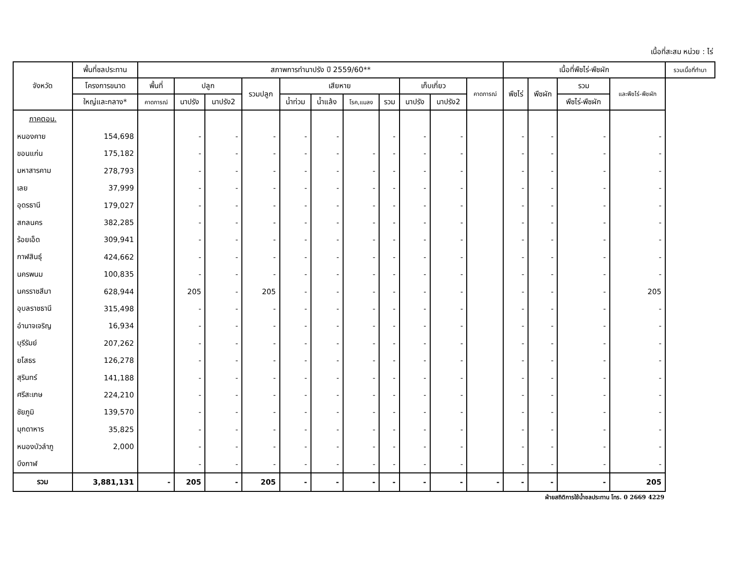เนื้อที่สะสม หน่วย : ไร่
| จังหวัด | พื้นที่ชลประทาน | สภาพการทำนาปรัง ปี 2559/60** | | | | | | | | | | | เนื้อที่พืชไร่-พืชผัก | | | | รวมเนื้อที่ทำนา |
| --- | --- | --- | --- | --- | --- | --- | --- | --- | --- | --- | --- | --- | --- | --- | --- | --- | --- |
| | โครงการขนาด | พื้นที่ | ปลูก | | รวมปลูก | เสียหาย | | | | เก็บเกี่ยว | | คาดการณ์ | พืชไร่ | พืชผัก | รวม | และพืชไร่-พืชผัก | |
| | ใหญ่และกลาง* | คาดการณ์ | นาปรัง | นาปรัง2 | | น้ำท่วม | น้ำแล้ง | โรค,แมลง | รวม | นาปรัง | นาปรัง2 | | | | พืชไร่-พืชผัก | | |
| ภาคตอน. | | | | | | | | | | | | | | | | | |
| หนองคาย | 154,698 | | - | - | - | - | - | | - | - | - | | - | - | - | - | |
| ขอนแก่น | 175,182 | | - | - | - | - | - | - | - | - | - | | - | - | - | - | |
| มหาสารคาม | 278,793 | | - | - | - | - | - | - | - | - | - | | - | - | - | - | |
| เลย | 37,999 | | - | - | - | - | - | - | - | - | - | | - | - | - | - | |
| อุดรธานี | 179,027 | | - | - | - | - | - | - | - | - | - | | - | - | - | - | |
| สกลนคร | 382,285 | | - | - | - | - | - | - | - | - | - | | - | - | - | - | |
| ร้อยเอ็ด | 309,941 | | - | - | - | - | - | - | - | - | - | | - | - | - | - | |
| กาฬสินธุ์ | 424,662 | | - | - | - | - | - | - | - | - | - | | - | - | - | - | |
| นครพนม | 100,835 | | - | - | - | - | - | - | - | - | - | | - | - | - | - | |
| นครราชสีมา | 628,944 | | 205 | - | 205 | - | - | - | - | - | - | | - | - | - | 205 | |
| อุบลราชธานี | 315,498 | | - | - | - | - | - | - | - | - | - | | - | - | - | - | |
| อำนาจเจริญ | 16,934 | | - | - | - | - | - | - | - | - | - | | - | - | - | - | |
| บุรีรัมย์ | 207,262 | | - | - | - | - | - | - | - | - | - | | - | - | - | - | |
| ยโสธร | 126,278 | | - | - | - | - | - | - | - | - | - | | - | - | - | - | |
| สุรินทร์ | 141,188 | | - | - | - | - | - | - | - | - | - | | - | - | - | - | |
| ศรีสะเกษ | 224,210 | | - | - | - | - | - | - | - | - | - | | - | - | - | - | |
| ชัยภูมิ | 139,570 | | - | - | - | - | - | - | - | - | - | | - | - | - | - | |
| มุกดาหาร | 35,825 | | - | - | - | - | - | - | - | - | - | | - | - | - | - | |
| หนองบัวลำภู | 2,000 | | - | - | - | - | - | - | - | - | - | | - | - | - | - | |
| บึงกาฬ | | | - | - | - | - | - | - | - | - | - | | - | - | - | - | |
| รวม | 3,881,131 | - | 205 | - | 205 | - | - | - | - | - | - | - | - | - | - | 205 | |
ฝ่ายสถิติการใช้น้ำชลประทาน โทร. 0 2669 4229